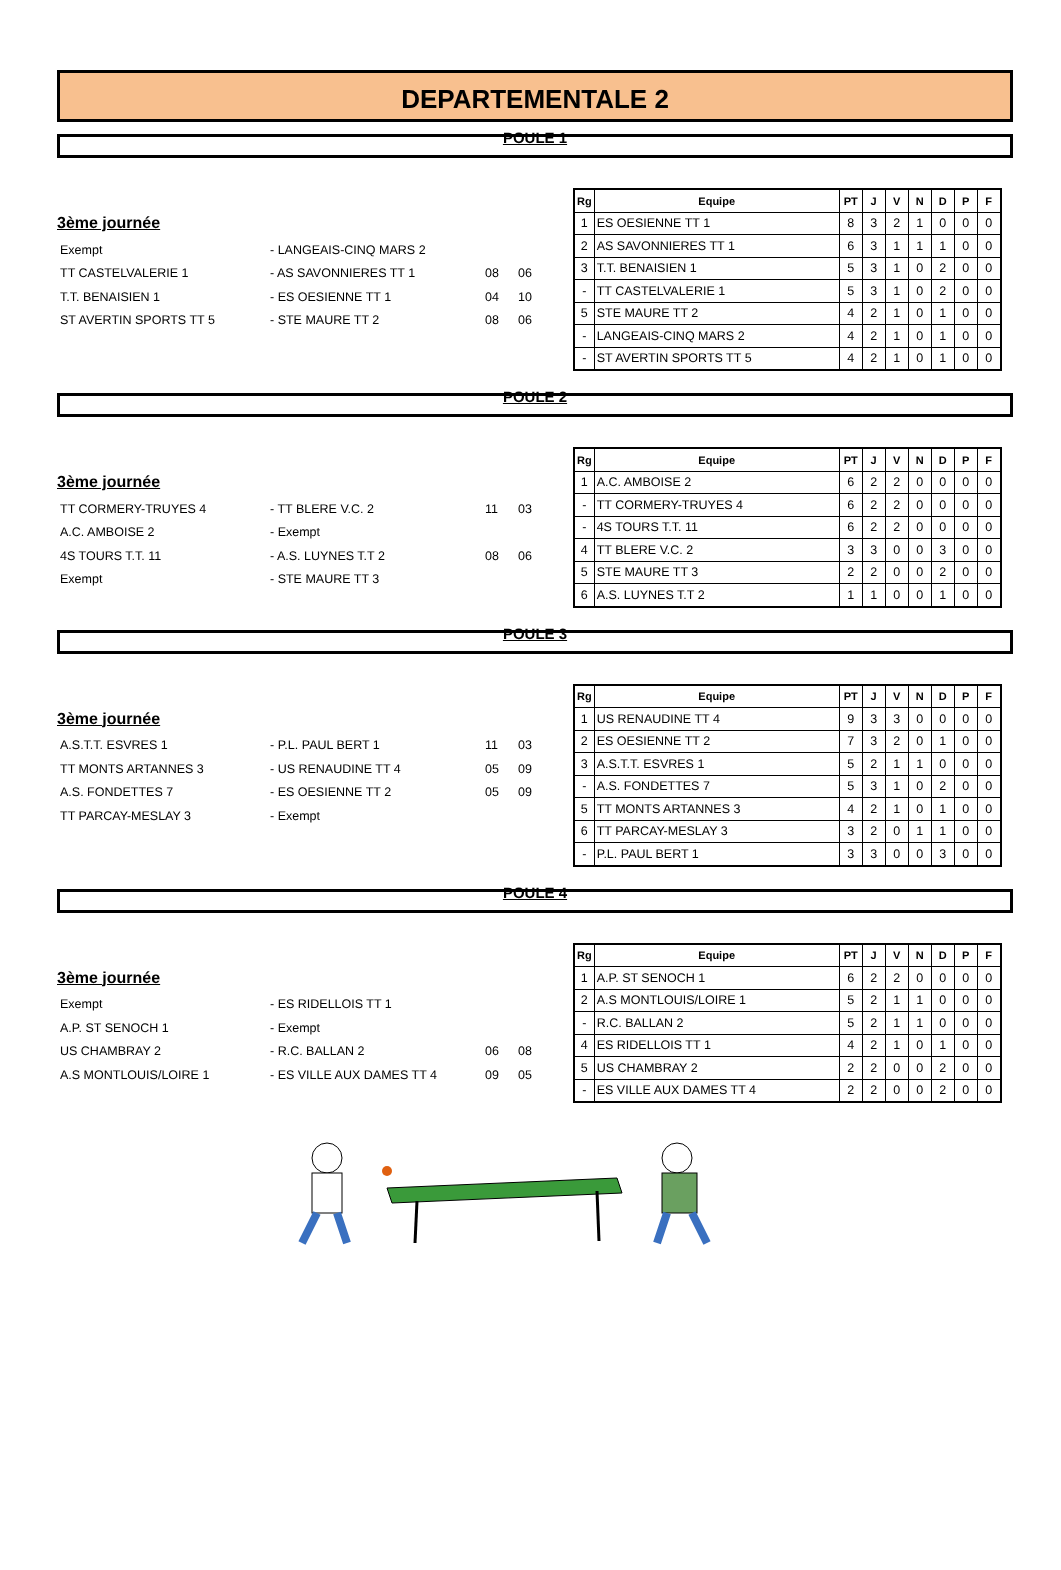DEPARTEMENTALE 2
POULE 1
3ème journée
Exempt - LANGEAIS-CINQ MARS 2
TT CASTELVALERIE 1 - AS SAVONNIERES TT 1 08 06
T.T. BENAISIEN 1 - ES OESIENNE TT 1 04 10
ST AVERTIN SPORTS TT 5 - STE MAURE TT 2 08 06
| Rg | Equipe | PT | J | V | N | D | P | F |
| --- | --- | --- | --- | --- | --- | --- | --- | --- |
| 1 | ES OESIENNE TT 1 | 8 | 3 | 2 | 1 | 0 | 0 | 0 |
| 2 | AS SAVONNIERES TT 1 | 6 | 3 | 1 | 1 | 1 | 0 | 0 |
| 3 | T.T. BENAISIEN 1 | 5 | 3 | 1 | 0 | 2 | 0 | 0 |
| - | TT CASTELVALERIE 1 | 5 | 3 | 1 | 0 | 2 | 0 | 0 |
| 5 | STE MAURE TT 2 | 4 | 2 | 1 | 0 | 1 | 0 | 0 |
| - | LANGEAIS-CINQ MARS 2 | 4 | 2 | 1 | 0 | 1 | 0 | 0 |
| - | ST AVERTIN SPORTS TT 5 | 4 | 2 | 1 | 0 | 1 | 0 | 0 |
POULE 2
3ème journée
TT CORMERY-TRUYES 4 - TT BLERE V.C. 2 11 03
A.C. AMBOISE 2 - Exempt
4S TOURS T.T. 11 - A.S. LUYNES T.T 2 08 06
Exempt - STE MAURE TT 3
| Rg | Equipe | PT | J | V | N | D | P | F |
| --- | --- | --- | --- | --- | --- | --- | --- | --- |
| 1 | A.C. AMBOISE 2 | 6 | 2 | 2 | 0 | 0 | 0 | 0 |
| - | TT CORMERY-TRUYES 4 | 6 | 2 | 2 | 0 | 0 | 0 | 0 |
| - | 4S TOURS T.T. 11 | 6 | 2 | 2 | 0 | 0 | 0 | 0 |
| 4 | TT BLERE V.C. 2 | 3 | 3 | 0 | 0 | 3 | 0 | 0 |
| 5 | STE MAURE TT 3 | 2 | 2 | 0 | 0 | 2 | 0 | 0 |
| 6 | A.S. LUYNES T.T 2 | 1 | 1 | 0 | 0 | 1 | 0 | 0 |
POULE 3
3ème journée
A.S.T.T. ESVRES 1 - P.L. PAUL BERT 1 11 03
TT MONTS ARTANNES 3 - US RENAUDINE TT 4 05 09
A.S. FONDETTES 7 - ES OESIENNE TT 2 05 09
TT PARCAY-MESLAY 3 - Exempt
| Rg | Equipe | PT | J | V | N | D | P | F |
| --- | --- | --- | --- | --- | --- | --- | --- | --- |
| 1 | US RENAUDINE TT 4 | 9 | 3 | 3 | 0 | 0 | 0 | 0 |
| 2 | ES OESIENNE TT 2 | 7 | 3 | 2 | 0 | 1 | 0 | 0 |
| 3 | A.S.T.T. ESVRES 1 | 5 | 2 | 1 | 1 | 0 | 0 | 0 |
| - | A.S. FONDETTES 7 | 5 | 3 | 1 | 0 | 2 | 0 | 0 |
| 5 | TT MONTS ARTANNES 3 | 4 | 2 | 1 | 0 | 1 | 0 | 0 |
| 6 | TT PARCAY-MESLAY 3 | 3 | 2 | 0 | 1 | 1 | 0 | 0 |
| - | P.L. PAUL BERT 1 | 3 | 3 | 0 | 0 | 3 | 0 | 0 |
POULE 4
3ème journée
Exempt - ES RIDELLOIS TT 1
A.P. ST SENOCH 1 - Exempt
US CHAMBRAY 2 - R.C. BALLAN 2 06 08
A.S MONTLOUIS/LOIRE 1 - ES VILLE AUX DAMES TT 4 09 05
| Rg | Equipe | PT | J | V | N | D | P | F |
| --- | --- | --- | --- | --- | --- | --- | --- | --- |
| 1 | A.P. ST SENOCH 1 | 6 | 2 | 2 | 0 | 0 | 0 | 0 |
| 2 | A.S MONTLOUIS/LOIRE 1 | 5 | 2 | 1 | 1 | 0 | 0 | 0 |
| - | R.C. BALLAN 2 | 5 | 2 | 1 | 1 | 0 | 0 | 0 |
| 4 | ES RIDELLOIS TT 1 | 4 | 2 | 1 | 0 | 1 | 0 | 0 |
| 5 | US CHAMBRAY 2 | 2 | 2 | 0 | 0 | 2 | 0 | 0 |
| - | ES VILLE AUX DAMES TT 4 | 2 | 2 | 0 | 0 | 2 | 0 | 0 |